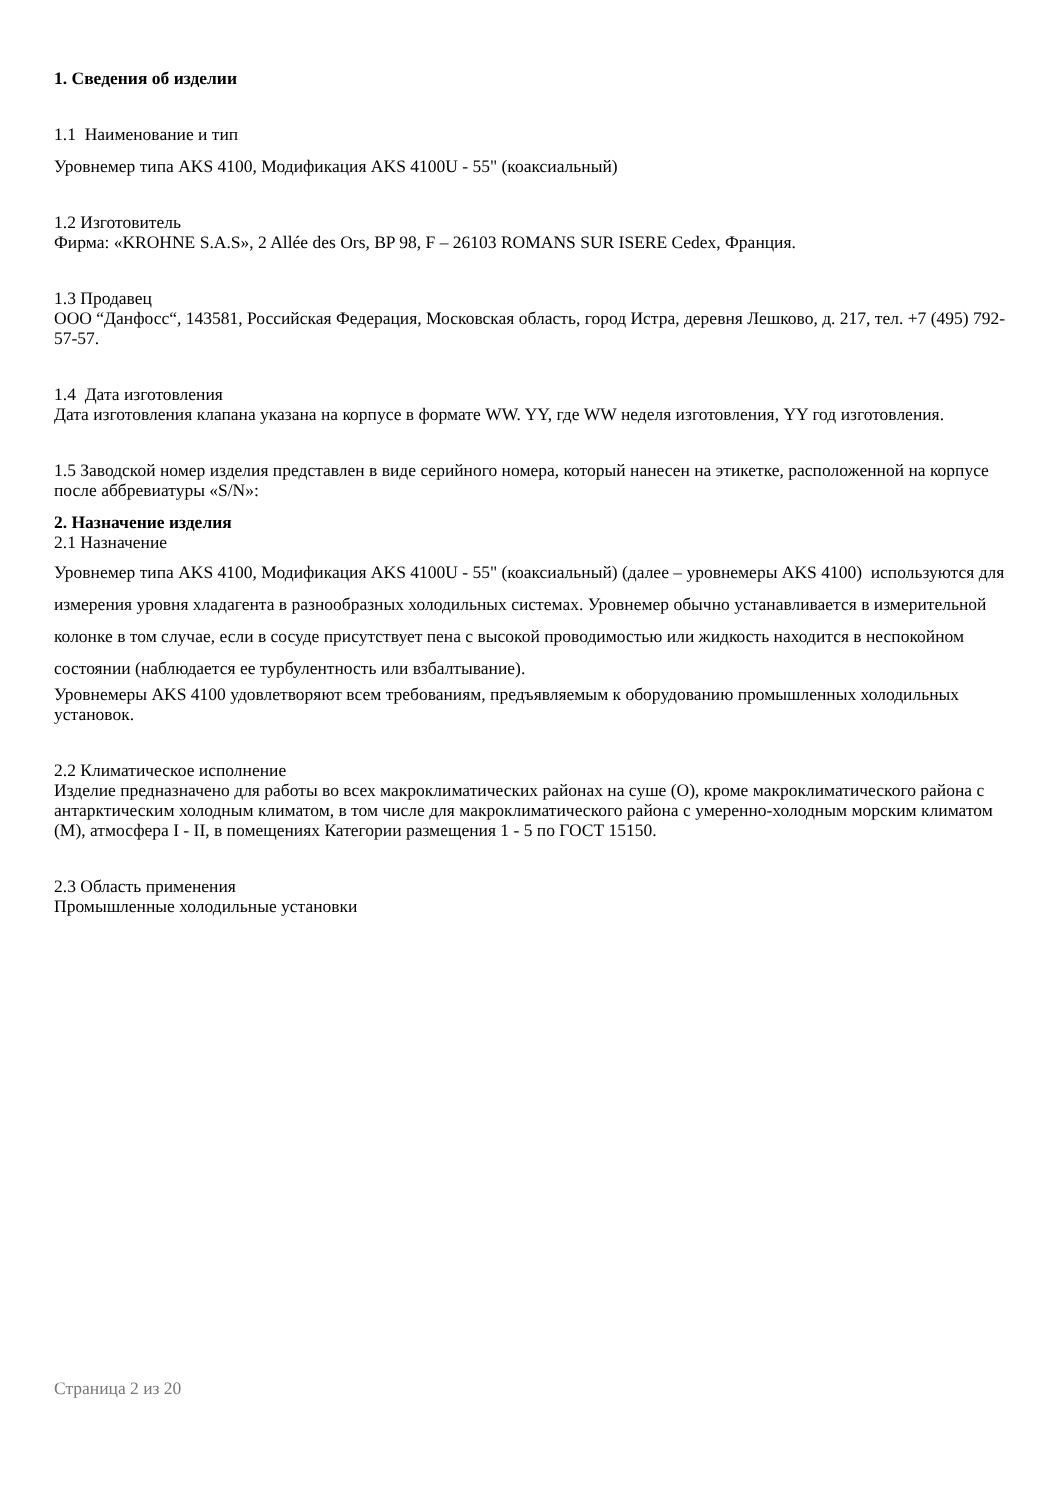1. Сведения об изделии
1.1 Наименование и тип
Уровнемер типа AKS 4100, Модификация AKS 4100U - 55" (коаксиальный)
1.2 Изготовитель
Фирма: «KROHNE S.A.S», 2 Allée des Ors, BP 98, F – 26103 ROMANS SUR ISERE Cedex, Франция.
1.3 Продавец
ООО “Данфосс“, 143581, Российская Федерация, Московская область, город Истра, деревня Лешково, д. 217, тел. +7 (495) 792-57-57.
1.4 Дата изготовления
Дата изготовления клапана указана на корпусе в формате WW. YY, где WW неделя изготовления, YY год изготовления.
1.5 Заводской номер изделия представлен в виде серийного номера, который нанесен на этикетке, расположенной на корпусе после аббревиатуры «S/N»:
2. Назначение изделия
2.1 Назначение
Уровнемер типа AKS 4100, Модификация AKS 4100U - 55" (коаксиальный) (далее – уровнемеры AKS 4100) используются для измерения уровня хладагента в разнообразных холодильных системах. Уровнемер обычно устанавливается в измерительной колонке в том случае, если в сосуде присутствует пена с высокой проводимостью или жидкость находится в неспокойном состоянии (наблюдается ее турбулентность или взбалтывание).
Уровнемеры AKS 4100 удовлетворяют всем требованиям, предъявляемым к оборудованию промышленных холодильных установок.
2.2 Климатическое исполнение
Изделие предназначено для работы во всех макроклиматических районах на суше (О), кроме макроклиматического района с антарктическим холодным климатом, в том числе для макроклиматического района с умеренно-холодным морским климатом (М), атмосфера I - II, в помещениях Категории размещения 1 - 5 по ГОСТ 15150.
2.3 Область применения
Промышленные холодильные установки
Страница 2 из 20